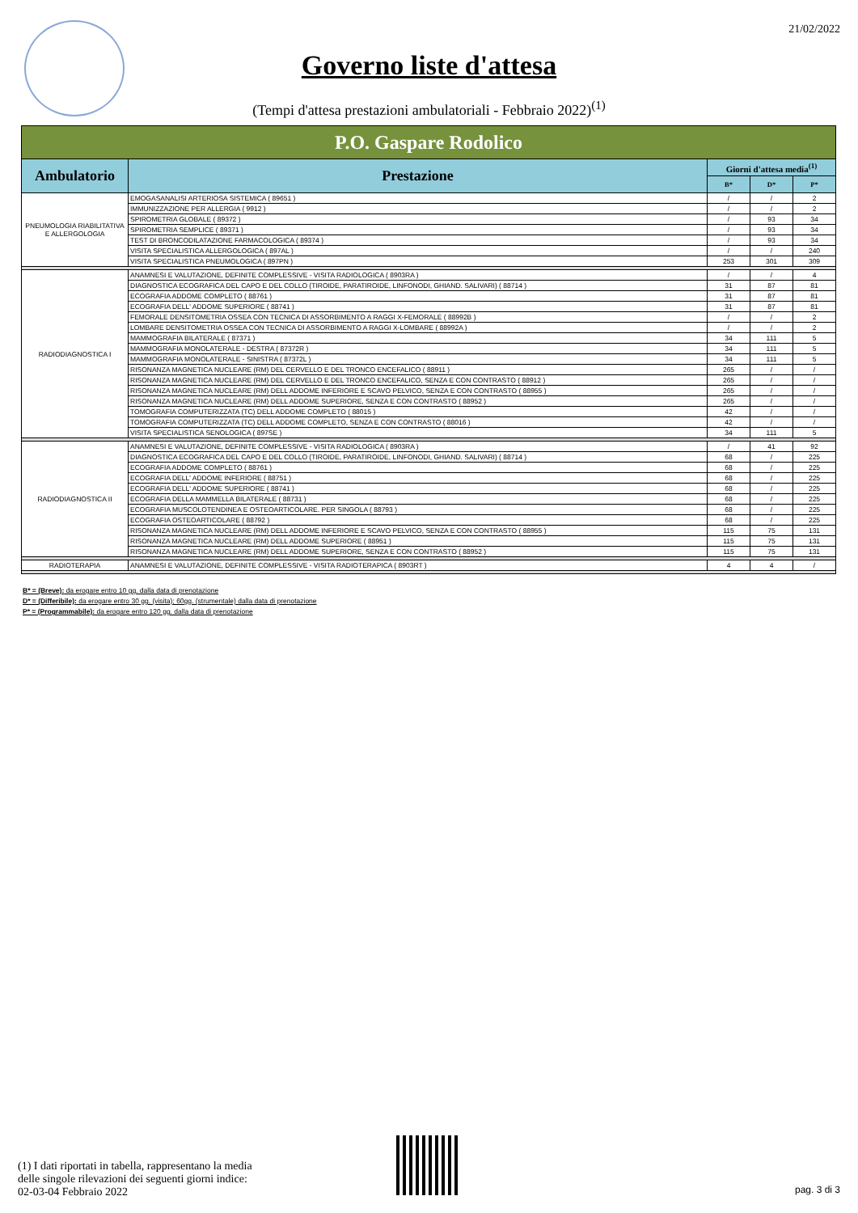21/02/2022
Governo liste d'attesa
(Tempi d'attesa prestazioni ambulatoriali - Febbraio 2022)<sup>(1)</sup>
| P.O. Gaspare Rodolico | | | | |
| --- | --- | --- | --- | --- |
| Ambulatorio | Prestazione | Giorni d'attesa media<sup>(1)</sup> | | |
| | | B* | D* | P* |
| PNEUMOLOGIA RIABILITATIVA E ALLERGOLOGIA | EMOGASANALISI ARTERIOSA SISTEMICA ( 89651 ) | / | / | 2 |
| | IMMUNIZZAZIONE PER ALLERGIA ( 9912 ) | / | / | 2 |
| | SPIROMETRIA GLOBALE ( 89372 ) | / | 93 | 34 |
| | SPIROMETRIA SEMPLICE ( 89371 ) | / | 93 | 34 |
| | TEST DI BRONCODILATAZIONE FARMACOLOGICA ( 89374 ) | / | 93 | 34 |
| | VISITA SPECIALISTICA ALLERGOLOGICA ( 897AL ) | / | / | 240 |
| | VISITA SPECIALISTICA PNEUMOLOGICA ( 897PN ) | 253 | 301 | 309 |
| RADIODIAGNOSTICA I | ANAMNESI E VALUTAZIONE, DEFINITE COMPLESSIVE - VISITA RADIOLOGICA ( 8903RA ) | / | / | 4 |
| | DIAGNOSTICA ECOGRAFICA DEL CAPO E DEL COLLO (TIROIDE, PARATIROIDE, LINFONODI, GHIAND. SALIVARI) ( 88714 ) | 31 | 87 | 81 |
| | ECOGRAFIA ADDOME COMPLETO ( 88761 ) | 31 | 87 | 81 |
| | ECOGRAFIA DELL' ADDOME SUPERIORE ( 88741 ) | 31 | 87 | 81 |
| | FEMORALE DENSITOMETRIA OSSEA CON TECNICA DI ASSORBIMENTO A RAGGI X-FEMORALE ( 88992B ) | / | / | 2 |
| | LOMBARE DENSITOMETRIA OSSEA CON TECNICA DI ASSORBIMENTO A RAGGI X-LOMBARE ( 88992A ) | / | / | 2 |
| | MAMMOGRAFIA BILATERALE ( 87371 ) | 34 | 111 | 5 |
| | MAMMOGRAFIA MONOLATERALE - DESTRA ( 87372R ) | 34 | 111 | 5 |
| | MAMMOGRAFIA MONOLATERALE - SINISTRA ( 87372L ) | 34 | 111 | 5 |
| | RISONANZA MAGNETICA NUCLEARE (RM) DEL CERVELLO E DEL TRONCO ENCEFALICO ( 88911 ) | 265 | / | / |
| | RISONANZA MAGNETICA NUCLEARE (RM) DEL CERVELLO E DEL TRONCO ENCEFALICO, SENZA E CON CONTRASTO ( 88912 ) | 265 | / | / |
| | RISONANZA MAGNETICA NUCLEARE (RM) DELL ADDOME INFERIORE E SCAVO PELVICO, SENZA E CON CONTRASTO ( 88955 ) | 265 | / | / |
| | RISONANZA MAGNETICA NUCLEARE (RM) DELL ADDOME SUPERIORE, SENZA E CON CONTRASTO ( 88952 ) | 265 | / | / |
| | TOMOGRAFIA COMPUTERIZZATA (TC) DELL ADDOME COMPLETO ( 88015 ) | 42 | / | / |
| | TOMOGRAFIA COMPUTERIZZATA (TC) DELL ADDOME COMPLETO, SENZA E CON CONTRASTO ( 88016 ) | 42 | / | / |
| | VISITA SPECIALISTICA SENOLOGICA ( 897SE ) | 34 | 111 | 5 |
| RADIODIAGNOSTICA II | ANAMNESI E VALUTAZIONE, DEFINITE COMPLESSIVE - VISITA RADIOLOGICA ( 8903RA ) | / | 41 | 92 |
| | DIAGNOSTICA ECOGRAFICA DEL CAPO E DEL COLLO (TIROIDE, PARATIROIDE, LINFONODI, GHIAND. SALIVARI) ( 88714 ) | 68 | / | 225 |
| | ECOGRAFIA ADDOME COMPLETO ( 88761 ) | 68 | / | 225 |
| | ECOGRAFIA DELL' ADDOME INFERIORE ( 88751 ) | 68 | / | 225 |
| | ECOGRAFIA DELL' ADDOME SUPERIORE ( 88741 ) | 68 | / | 225 |
| | ECOGRAFIA DELLA MAMMELLA BILATERALE ( 88731 ) | 68 | / | 225 |
| | ECOGRAFIA MUSCOLOTENDINEA E OSTEOARTICOLARE. PER SINGOLA ( 88793 ) | 68 | / | 225 |
| | ECOGRAFIA OSTEOARTICOLARE ( 88792 ) | 68 | / | 225 |
| | RISONANZA MAGNETICA NUCLEARE (RM) DELL ADDOME INFERIORE E SCAVO PELVICO, SENZA E CON CONTRASTO ( 88955 ) | 115 | 75 | 131 |
| | RISONANZA MAGNETICA NUCLEARE (RM) DELL ADDOME SUPERIORE ( 88951 ) | 115 | 75 | 131 |
| | RISONANZA MAGNETICA NUCLEARE (RM) DELL ADDOME SUPERIORE, SENZA E CON CONTRASTO ( 88952 ) | 115 | 75 | 131 |
| RADIOTERAPIA | ANAMNESI E VALUTAZIONE, DEFINITE COMPLESSIVE - VISITA RADIOTERAPICA ( 8903RT ) | 4 | 4 | / |
B* = (Breve): da erogare entro 10 gg. dalla data di prenotazione
D* = (Differibile): da erogare entro 30 gg. (visita); 60gg. (strumentale) dalla data di prenotazione
P* = (Programmabile): da erogare entro 120 gg. dalla data di prenotazione
(1) I dati riportati in tabella, rappresentano la media
delle singole rilevazioni dei seguenti giorni indice:
02-03-04 Febbraio 2022
pag. 3 di 3